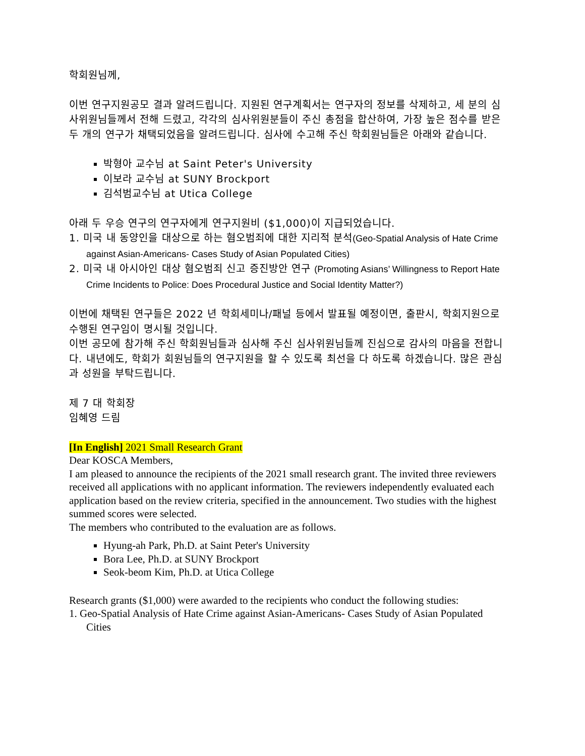학회원님께,
이번 연구지원공모 결과 알려드립니다. 지원된 연구계획서는 연구자의 정보를 삭제하고, 세 분의 심사위원님들께서 전해 드렸고, 각각의 심사위원분들이 주신 총점을 합산하여, 가장 높은 점수를 받은 두 개의 연구가 채택되었음을 알려드립니다. 심사에 수고해 주신 학회원님들은 아래와 같습니다.
박형아 교수님 at Saint Peter's University
이보라 교수님 at SUNY Brockport
김석범교수님 at Utica College
아래 두 우승 연구의 연구자에게 연구지원비 ($1,000)이 지급되었습니다.
1. 미국 내 동양인을 대상으로 하는 혐오범죄에 대한 지리적 분석(Geo-Spatial Analysis of Hate Crime against Asian-Americans- Cases Study of Asian Populated Cities)
2. 미국 내 아시아인 대상 혐오범죄 신고 증진방안 연구 (Promoting Asians’ Willingness to Report Hate Crime Incidents to Police: Does Procedural Justice and Social Identity Matter?)
이번에 채택된 연구들은 2022 년 학회세미나/패널 등에서 발표될 예정이면, 출판시, 학회지원으로 수행된 연구임이 명시될 것입니다.
이번 공모에 참가해 주신 학회원님들과 심사해 주신 심사위원님들께 진심으로 감사의 마음을 전합니다. 내년에도, 학회가 회원님들의 연구지원을 할 수 있도록 최선을 다 하도록 하겠습니다. 많은 관심과 성원을 부탁드립니다.
제 7 대 학회장
임혜영 드림
[In English] 2021 Small Research Grant
Dear KOSCA Members,
I am pleased to announce the recipients of the 2021 small research grant. The invited three reviewers received all applications with no applicant information. The reviewers independently evaluated each application based on the review criteria, specified in the announcement. Two studies with the highest summed scores were selected.
The members who contributed to the evaluation are as follows.
Hyung-ah Park, Ph.D. at Saint Peter's University
Bora Lee, Ph.D. at SUNY Brockport
Seok-beom Kim, Ph.D. at Utica College
Research grants ($1,000) were awarded to the recipients who conduct the following studies:
1. Geo-Spatial Analysis of Hate Crime against Asian-Americans- Cases Study of Asian Populated Cities